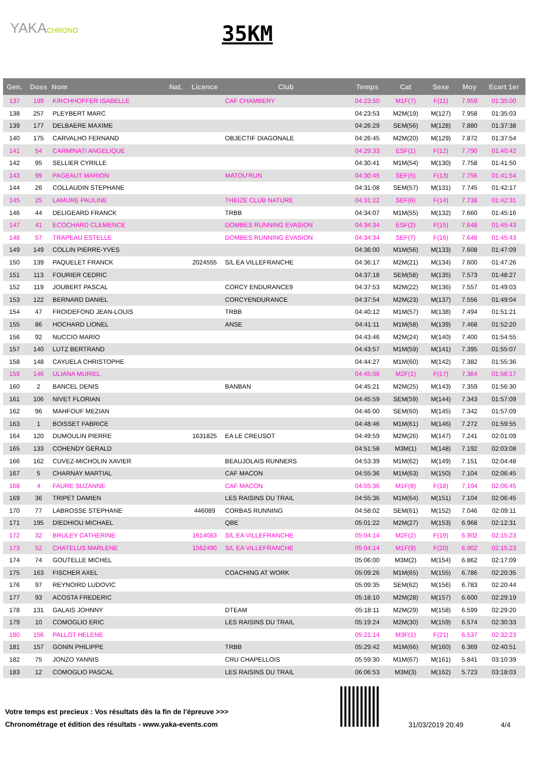YAKACHRONO
35KM
| Gen. | Doss | Nom | Nat. | Licence | Club | Temps | Cat | Sexe | Moy | Ecart 1er |
| --- | --- | --- | --- | --- | --- | --- | --- | --- | --- | --- |
| 137 | 199 | KIRCHHOFFER ISABELLE | | | CAF CHAMBERY | 04:23:50 | M1F(7) | F(11) | 7.959 | 01:35:00 |
| 138 | 257 | PLEYBERT MARC | | | | 04:23:53 | M2M(19) | M(127) | 7.958 | 01:35:03 |
| 139 | 177 | DELBAERE MAXIME | | | | 04:26:29 | SEM(56) | M(128) | 7.880 | 01:37:38 |
| 140 | 175 | CARVALHO FERNAND | | | OBJECTIF DIAGONALE | 04:26:45 | M2M(20) | M(129) | 7.872 | 01:37:54 |
| 141 | 54 | CARMINATI ANGELIQUE | | | | 04:29:33 | ESF(1) | F(12) | 7.790 | 01:40:42 |
| 142 | 95 | SELLIER CYRILLE | | | | 04:30:41 | M1M(54) | M(130) | 7.758 | 01:41:50 |
| 143 | 99 | PAGEAUT MARION | | | MATOU'RUN | 04:30:45 | SEF(5) | F(13) | 7.756 | 01:41:54 |
| 144 | 26 | COLLAUDIN STEPHANE | | | | 04:31:08 | SEM(57) | M(131) | 7.745 | 01:42:17 |
| 145 | 25 | LAMURE PAULINE | | | THEIZE CLUB NATURE | 04:31:22 | SEF(6) | F(14) | 7.738 | 01:42:31 |
| 146 | 44 | DELIGEARD FRANCK | | | TRBB | 04:34:07 | M1M(55) | M(132) | 7.660 | 01:45:16 |
| 147 | 41 | ECOCHARD CLEMENCE | | | DOMBES RUNNING EVASION | 04:34:34 | ESF(2) | F(15) | 7.648 | 01:45:43 |
| 148 | 57 | TRAPEAU ESTELLE | | | DOMBES RUNNING EVASION | 04:34:34 | SEF(7) | F(16) | 7.648 | 01:45:43 |
| 149 | 149 | COLLIN PIERRE-YVES | | | | 04:36:00 | M1M(56) | M(133) | 7.608 | 01:47:09 |
| 150 | 139 | PAQUELET FRANCK | | 2024555 | S/L EA VILLEFRANCHE | 04:36:17 | M2M(21) | M(134) | 7.600 | 01:47:26 |
| 151 | 113 | FOURIER CEDRIC | | | | 04:37:18 | SEM(58) | M(135) | 7.573 | 01:48:27 |
| 152 | 119 | JOUBERT PASCAL | | | CORCY ENDURANCE9 | 04:37:53 | M2M(22) | M(136) | 7.557 | 01:49:03 |
| 153 | 122 | BERNARD DANIEL | | | CORCYENDURANCE | 04:37:54 | M2M(23) | M(137) | 7.556 | 01:49:04 |
| 154 | 47 | FROIDEFOND JEAN-LOUIS | | | TRBB | 04:40:12 | M1M(57) | M(138) | 7.494 | 01:51:21 |
| 155 | 86 | HOCHARD LIONEL | | | ANSE | 04:41:11 | M1M(58) | M(139) | 7.468 | 01:52:20 |
| 156 | 92 | NUCCIO MARIO | | | | 04:43:46 | M2M(24) | M(140) | 7.400 | 01:54:55 |
| 157 | 140 | LUTZ BERTRAND | | | | 04:43:57 | M1M(59) | M(141) | 7.395 | 01:55:07 |
| 158 | 148 | CAYUELA CHRISTOPHE | | | | 04:44:27 | M1M(60) | M(142) | 7.382 | 01:55:36 |
| 159 | 146 | ULIANA MURIEL | | | | 04:45:08 | M2F(1) | F(17) | 7.364 | 01:56:17 |
| 160 | 2 | BANCEL DENIS | | | BANBAN | 04:45:21 | M2M(25) | M(143) | 7.359 | 01:56:30 |
| 161 | 106 | NIVET FLORIAN | | | | 04:45:59 | SEM(59) | M(144) | 7.343 | 01:57:09 |
| 162 | 96 | MAHFOUF MEZIAN | | | | 04:46:00 | SEM(60) | M(145) | 7.342 | 01:57:09 |
| 163 | 1 | BOISSET FABRICE | | | | 04:48:46 | M1M(61) | M(146) | 7.272 | 01:59:55 |
| 164 | 120 | DUMOULIN PIERRE | | 1631825 | EA LE CREUSOT | 04:49:59 | M2M(26) | M(147) | 7.241 | 02:01:09 |
| 165 | 133 | COHENDY GERALD | | | | 04:51:58 | M3M(1) | M(148) | 7.192 | 02:03:08 |
| 166 | 162 | CUVEZ-MICHOLIN XAVIER | | | BEAUJOLAIS RUNNERS | 04:53:39 | M1M(62) | M(149) | 7.151 | 02:04:48 |
| 167 | 5 | CHARNAY MARTIAL | | | CAF MACON | 04:55:36 | M1M(63) | M(150) | 7.104 | 02:06:45 |
| 168 | 4 | FAURE SUZANNE | | | CAF MACON | 04:55:36 | M1F(8) | F(18) | 7.104 | 02:06:45 |
| 169 | 36 | TRIPET DAMIEN | | | LES RAISINS DU TRAIL | 04:55:36 | M1M(64) | M(151) | 7.104 | 02:06:45 |
| 170 | 77 | LABROSSE STEPHANE | | 446089 | CORBAS RUNNING | 04:58:02 | SEM(61) | M(152) | 7.046 | 02:09:11 |
| 171 | 195 | DIEDHIOU MICHAEL | | | QBE | 05:01:22 | M2M(27) | M(153) | 6.968 | 02:12:31 |
| 172 | 32 | BRULEY CATHERINE | | 1614083 | S/L EA VILLEFRANCHE | 05:04:14 | M2F(2) | F(19) | 6.902 | 02:15:23 |
| 173 | 52 | CHATELUS MARLENE | | 1562490 | S/L EA VILLEFRANCHE | 05:04:14 | M1F(9) | F(20) | 6.902 | 02:15:23 |
| 174 | 74 | GOUTELLE MICHEL | | | | 05:06:00 | M3M(2) | M(154) | 6.862 | 02:17:09 |
| 175 | 163 | FISCHER AXEL | | | COACHING AT WORK | 05:09:26 | M1M(65) | M(155) | 6.786 | 02:20:35 |
| 176 | 97 | REYNOIRD LUDOVIC | | | | 05:09:35 | SEM(62) | M(156) | 6.783 | 02:20:44 |
| 177 | 93 | ACOSTA FREDERIC | | | | 05:18:10 | M2M(28) | M(157) | 6.600 | 02:29:19 |
| 178 | 131 | GALAIS JOHNNY | | | DTEAM | 05:18:11 | M2M(29) | M(158) | 6.599 | 02:29:20 |
| 179 | 10 | COMOGLIO ERIC | | | LES RAISINS DU TRAIL | 05:19:24 | M2M(30) | M(159) | 6.574 | 02:30:33 |
| 180 | 156 | PALLOT HELENE | | | | 05:21:14 | M3F(1) | F(21) | 6.537 | 02:32:23 |
| 181 | 157 | GONIN PHILIPPE | | | TRBB | 05:29:42 | M1M(66) | M(160) | 6.369 | 02:40:51 |
| 182 | 75 | JONZO YANNIS | | | CRU CHAPELLOIS | 05:59:30 | M1M(67) | M(161) | 5.841 | 03:10:39 |
| 183 | 12 | COMOGLIO PASCAL | | | LES RAISINS DU TRAIL | 06:06:53 | M3M(3) | M(162) | 5.723 | 03:18:03 |
Votre temps est precieux : Vos résultats dès la fin de l'épreuve >>>
Chronométrage et édition des résultats - www.yaka-events.com
31/03/2019 20:49 4/4